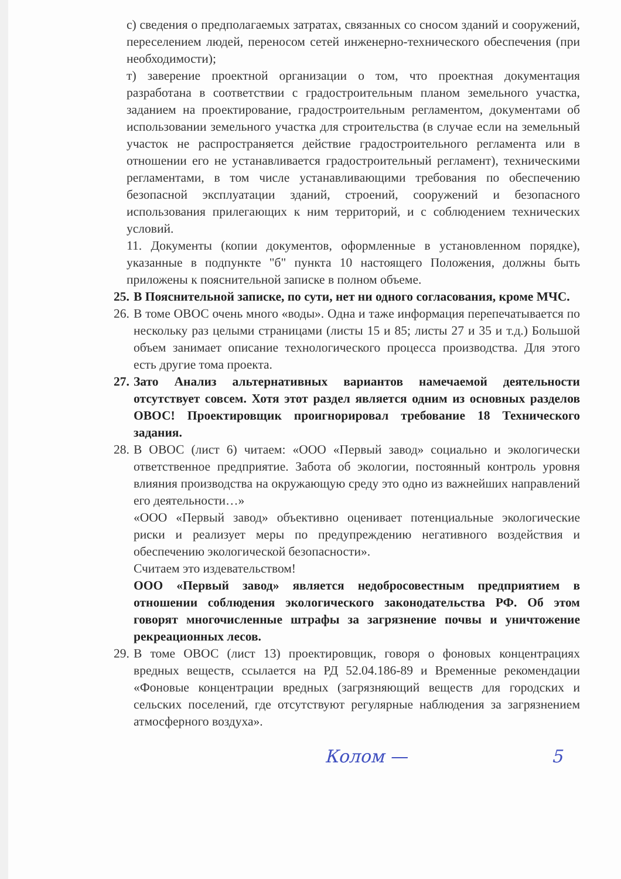с) сведения о предполагаемых затратах, связанных со сносом зданий и сооружений, переселением людей, переносом сетей инженерно-технического обеспечения (при необходимости);
т) заверение проектной организации о том, что проектная документация разработана в соответствии с градостроительным планом земельного участка, заданием на проектирование, градостроительным регламентом, документами об использовании земельного участка для строительства (в случае если на земельный участок не распространяется действие градостроительного регламента или в отношении его не устанавливается градостроительный регламент), техническими регламентами, в том числе устанавливающими требования по обеспечению безопасной эксплуатации зданий, строений, сооружений и безопасного использования прилегающих к ним территорий, и с соблюдением технических условий.
11. Документы (копии документов, оформленные в установленном порядке), указанные в подпункте "б" пункта 10 настоящего Положения, должны быть приложены к пояснительной записке в полном объеме.
25.
В Пояснительной записке, по сути, нет ни одного согласования, кроме МЧС.
26.
В томе ОВОС очень много «воды». Одна и таже информация перепечатывается по нескольку раз целыми страницами (листы 15 и 85; листы 27 и 35 и т.д.) Большой объем занимает описание технологического процесса производства. Для этого есть другие тома проекта.
27.
Зато Анализ альтернативных вариантов намечаемой деятельности отсутствует совсем. Хотя этот раздел является одним из основных разделов ОВОС! Проектировщик проигнорировал требование 18 Технического задания.
28.
В ОВОС (лист 6) читаем: «ООО «Первый завод» социально и экологически ответственное предприятие. Забота об экологии, постоянный контроль уровня влияния производства на окружающую среду это одно из важнейших направлений его деятельности…»
«ООО «Первый завод» объективно оценивает потенциальные экологические риски и реализует меры по предупреждению негативного воздействия и обеспечению экологической безопасности».
Считаем это издевательством!
ООО «Первый завод» является недобросовестным предприятием в отношении соблюдения экологического законодательства РФ. Об этом говорят многочисленные штрафы за загрязнение почвы и уничтожение рекреационных лесов.
29.
В томе ОВОС (лист 13) проектировщик, говоря о фоновых концентрациях вредных веществ, ссылается на РД 52.04.186-89 и Временные рекомендации «Фоновые концентрации вредных (загрязняющий веществ для городских и сельских поселений, где отсутствуют регулярные наблюдения за загрязнением атмосферного воздуха».
Колом — 5